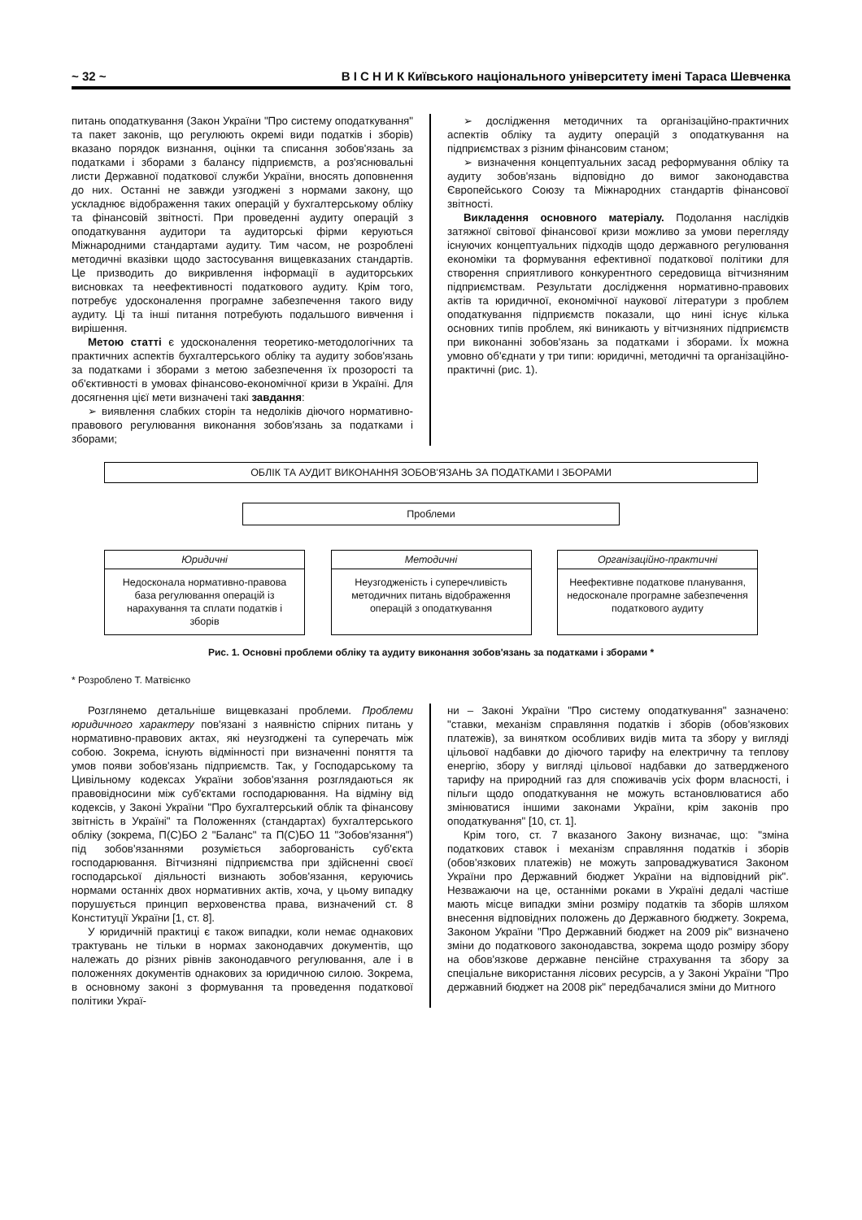~ 32 ~ В І С Н И К Київського національного університету імені Тараса Шевченка
питань оподаткування (Закон України "Про систему оподаткування" та пакет законів, що регулюють окремі види податків і зборів) вказано порядок визнання, оцінки та списання зобов'язань за податками і зборами з балансу підприємств, а роз'яснювальні листи Державної податкової служби України, вносять доповнення до них. Останні не завжди узгоджені з нормами закону, що ускладнює відображення таких операцій у бухгалтерському обліку та фінансовій звітності. При проведенні аудиту операцій з оподаткування аудитори та аудиторські фірми керуються Міжнародними стандартами аудиту. Тим часом, не розроблені методичні вказівки щодо застосування вищевказаних стандартів. Це призводить до викривлення інформації в аудиторських висновках та неефективності податкового аудиту. Крім того, потребує удосконалення програмне забезпечення такого виду аудиту. Ці та інші питання потребують подальшого вивчення і вирішення.
Метою статті є удосконалення теоретико-методологічних та практичних аспектів бухгалтерського обліку та аудиту зобов'язань за податками і зборами з метою забезпечення їх прозорості та об'єктивності в умовах фінансово-економічної кризи в Україні. Для досягнення цієї мети визначені такі завдання:
➢ виявлення слабких сторін та недоліків діючого нормативно-правового регулювання виконання зобов'язань за податками і зборами;
➢ дослідження методичних та організаційно-практичних аспектів обліку та аудиту операцій з оподаткування на підприємствах з різним фінансовим станом;
➢ визначення концептуальних засад реформування обліку та аудиту зобов'язань відповідно до вимог законодавства Європейського Союзу та Міжнародних стандартів фінансової звітності.
Викладення основного матеріалу. Подолання наслідків затяжної світової фінансової кризи можливо за умови перегляду існуючих концептуальних підходів щодо державного регулювання економіки та формування ефективної податкової політики для створення сприятливого конкурентного середовища вітчизняним підприємствам. Результати дослідження нормативно-правових актів та юридичної, економічної наукової літератури з проблем оподаткування підприємств показали, що нині існує кілька основних типів проблем, які виникають у вітчизняних підприємств при виконанні зобов'язань за податками і зборами. Їх можна умовно об'єднати у три типи: юридичні, методичні та організаційно-практичні (рис. 1).
ОБЛІК ТА АУДИТ ВИКОНАННЯ ЗОБОВ'ЯЗАНЬ ЗА ПОДАТКАМИ І ЗБОРАМИ
Проблеми
Юридичні
Недосконала нормативно-правова база регулювання операцій із нарахування та сплати податків і зборів
Методичні
Неузгодженість і суперечливість методичних питань відображення операцій з оподаткування
Організаційно-практичні
Неефективне податкове планування, недосконале програмне забезпечення податкового аудиту
Рис. 1. Основні проблеми обліку та аудиту виконання зобов'язань за податками і зборами *
* Розроблено Т. Матвієнко
Розглянемо детальніше вищевказані проблеми. Проблеми юридичного характеру пов'язані з наявністю спірних питань у нормативно-правових актах, які неузгоджені та суперечать між собою. Зокрема, існують відмінності при визначенні поняття та умов появи зобов'язань підприємств. Так, у Господарському та Цивільному кодексах України зобов'язання розглядаються як правовідносини між суб'єктами господарювання. На відміну від кодексів, у Законі України "Про бухгалтерський облік та фінансову звітність в Україні" та Положеннях (стандартах) бухгалтерського обліку (зокрема, П(С)БО 2 "Баланс" та П(С)БО 11 "Зобов'язання") під зобов'язаннями розуміється заборгованість суб'єкта господарювання. Вітчизняні підприємства при здійсненні своєї господарської діяльності визнають зобов'язання, керуючись нормами останніх двох нормативних актів, хоча, у цьому випадку порушується принцип верховенства права, визначений ст. 8 Конституції України [1, ст. 8].
У юридичній практиці є також випадки, коли немає однакових трактувань не тільки в нормах законодавчих документів, що належать до різних рівнів законодавчого регулювання, але і в положеннях документів однакових за юридичною силою. Зокрема, в основному законі з формування та проведення податкової політики Украї-
ни – Законі України "Про систему оподаткування" зазначено: "ставки, механізм справляння податків і зборів (обов'язкових платежів), за винятком особливих видів мита та збору у вигляді цільової надбавки до діючого тарифу на електричну та теплову енергію, збору у вигляді цільової надбавки до затвердженого тарифу на природний газ для споживачів усіх форм власності, і пільги щодо оподаткування не можуть встановлюватися або змінюватися іншими законами України, крім законів про оподаткування" [10, ст. 1].
Крім того, ст. 7 вказаного Закону визначає, що: "зміна податкових ставок і механізм справляння податків і зборів (обов'язкових платежів) не можуть запроваджуватися Законом України про Державний бюджет України на відповідний рік". Незважаючи на це, останніми роками в Україні дедалі частіше мають місце випадки зміни розміру податків та зборів шляхом внесення відповідних положень до Державного бюджету. Зокрема, Законом України "Про Державний бюджет на 2009 рік" визначено зміни до податкового законодавства, зокрема щодо розміру збору на обов'язкове державне пенсійне страхування та збору за спеціальне використання лісових ресурсів, а у Законі України "Про державний бюджет на 2008 рік" передбачалися зміни до Митного